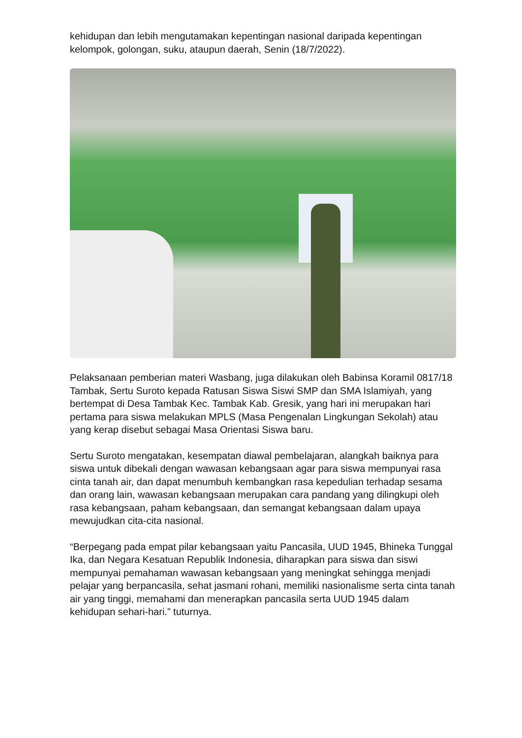kehidupan dan lebih mengutamakan kepentingan nasional daripada kepentingan kelompok, golongan, suku, ataupun daerah, Senin (18/7/2022).
Pelaksanaan pemberian materi Wasbang, juga dilakukan oleh Babinsa Koramil 0817/18 Tambak, Sertu Suroto kepada Ratusan Siswa Siswi SMP dan SMA Islamiyah, yang bertempat di Desa Tambak Kec. Tambak Kab. Gresik, yang hari ini merupakan hari pertama para siswa melakukan MPLS (Masa Pengenalan Lingkungan Sekolah) atau yang kerap disebut sebagai Masa Orientasi Siswa baru.
Sertu Suroto mengatakan, kesempatan diawal pembelajaran, alangkah baiknya para siswa untuk dibekali dengan wawasan kebangsaan agar para siswa mempunyai rasa cinta tanah air, dan dapat menumbuh kembangkan rasa kepedulian terhadap sesama dan orang lain, wawasan kebangsaan merupakan cara pandang yang dilingkupi oleh rasa kebangsaan, paham kebangsaan, dan semangat kebangsaan dalam upaya mewujudkan cita-cita nasional.
“Berpegang pada empat pilar kebangsaan yaitu Pancasila, UUD 1945, Bhineka Tunggal Ika, dan Negara Kesatuan Republik Indonesia, diharapkan para siswa dan siswi mempunyai pemahaman wawasan kebangsaan yang meningkat sehingga menjadi pelajar yang berpancasila, sehat jasmani rohani, memiliki nasionalisme serta cinta tanah air yang tinggi, memahami dan menerapkan pancasila serta UUD 1945 dalam kehidupan sehari-hari.” tuturnya.